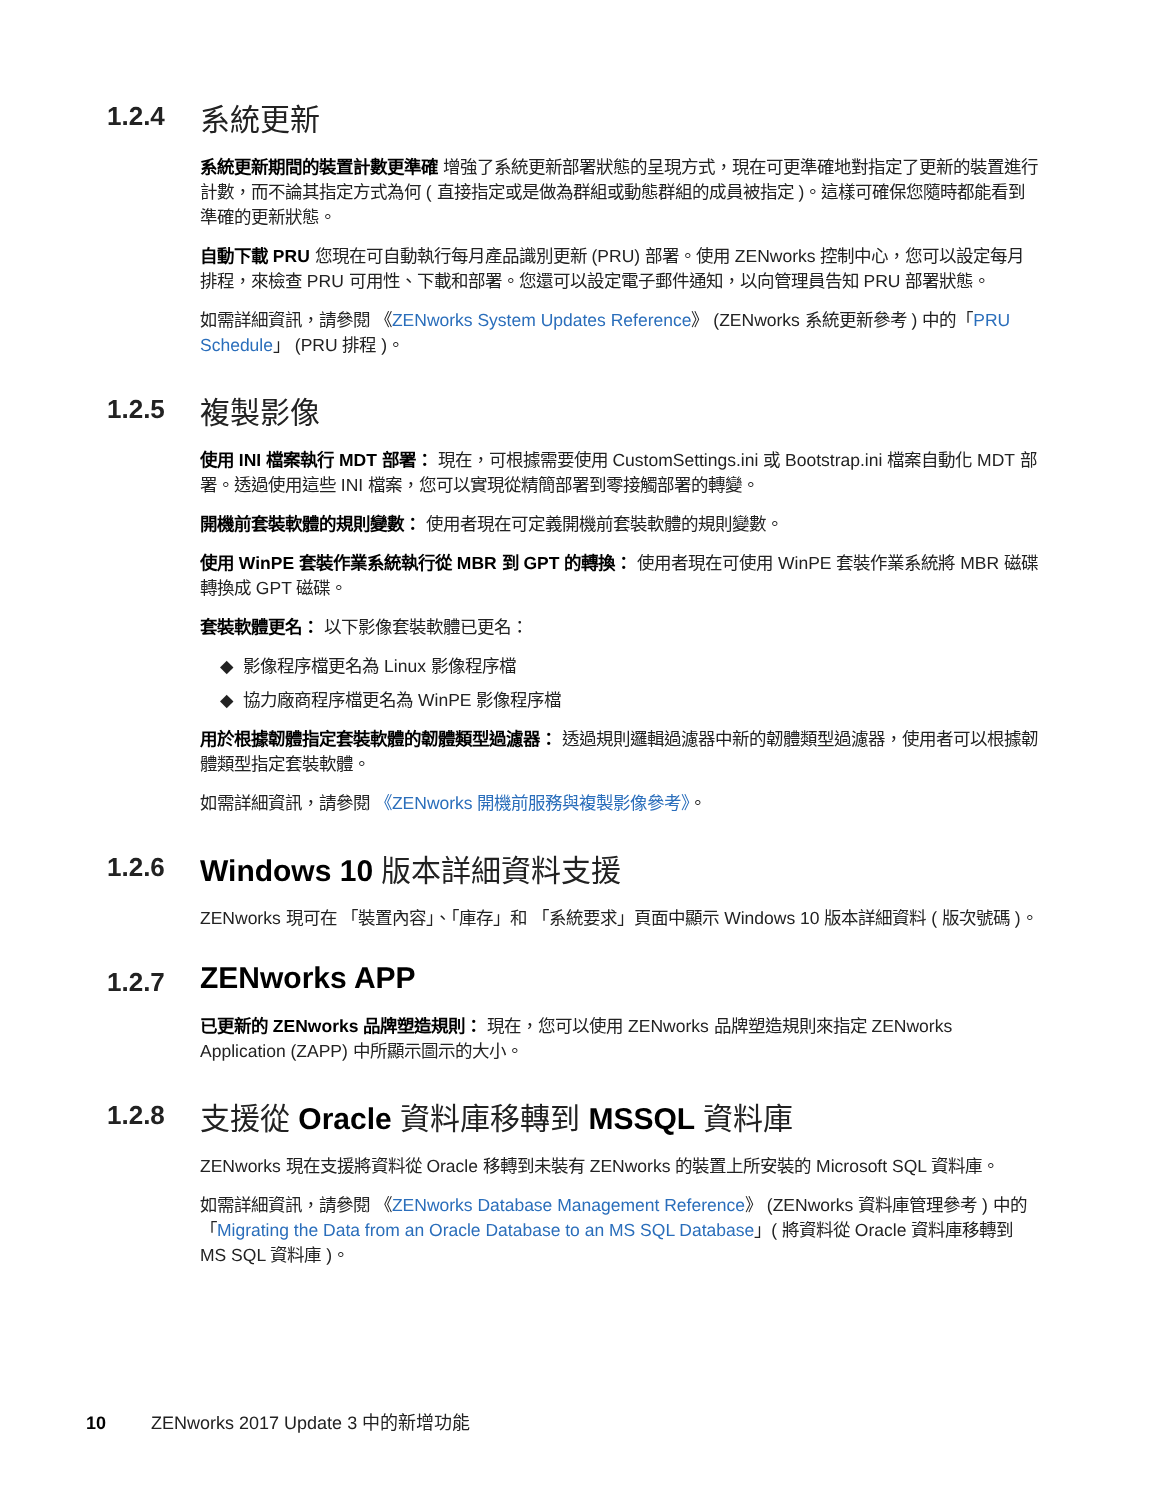1.2.4 系統更新
系統更新期間的裝置計數更準確 增強了系統更新部署狀態的呈現方式，現在可更準確地對指定了更新的裝置進行計數，而不論其指定方式為何 ( 直接指定或是做為群組或動態群組的成員被指定 )。這樣可確保您隨時都能看到準確的更新狀態。
自動下載 PRU 您現在可自動執行每月產品識別更新 (PRU) 部署。使用 ZENworks 控制中心，您可以設定每月排程，來檢查 PRU 可用性、下載和部署。您還可以設定電子郵件通知，以向管理員告知 PRU 部署狀態。
如需詳細資訊，請參閱 《ZENworks System Updates Reference》 (ZENworks 系統更新參考 ) 中的「PRU Schedule」 (PRU 排程 )。
1.2.5 複製影像
使用 INI 檔案執行 MDT 部署： 現在，可根據需要使用 CustomSettings.ini 或 Bootstrap.ini 檔案自動化 MDT 部署。透過使用這些 INI 檔案，您可以實現從精簡部署到零接觸部署的轉變。
開機前套裝軟體的規則變數： 使用者現在可定義開機前套裝軟體的規則變數。
使用 WinPE 套裝作業系統執行從 MBR 到 GPT 的轉換： 使用者現在可使用 WinPE 套裝作業系統將 MBR 磁碟轉換成 GPT 磁碟。
套裝軟體更名： 以下影像套裝軟體已更名：
◆ 影像程序檔更名為 Linux 影像程序檔
◆ 協力廠商程序檔更名為 WinPE 影像程序檔
用於根據韌體指定套裝軟體的韌體類型過濾器： 透過規則邏輯過濾器中新的韌體類型過濾器，使用者可以根據韌體類型指定套裝軟體。
如需詳細資訊，請參閱 《ZENworks 開機前服務與複製影像參考》。
1.2.6 Windows 10 版本詳細資料支援
ZENworks 現可在 「裝置內容」、「庫存」和 「系統要求」頁面中顯示 Windows 10 版本詳細資料 ( 版次號碼 )。
1.2.7 ZENworks APP
已更新的 ZENworks 品牌塑造規則： 現在，您可以使用 ZENworks 品牌塑造規則來指定 ZENworks Application (ZAPP) 中所顯示圖示的大小。
1.2.8 支援從 Oracle 資料庫移轉到 MSSQL 資料庫
ZENworks 現在支援將資料從 Oracle 移轉到未裝有 ZENworks 的裝置上所安裝的 Microsoft SQL 資料庫。
如需詳細資訊，請參閱 《ZENworks Database Management Reference》 (ZENworks 資料庫管理參考 ) 中的「Migrating the Data from an Oracle Database to an MS SQL Database」( 將資料從 Oracle 資料庫移轉到 MS SQL 資料庫 )。
10 ZENworks 2017 Update 3 中的新增功能